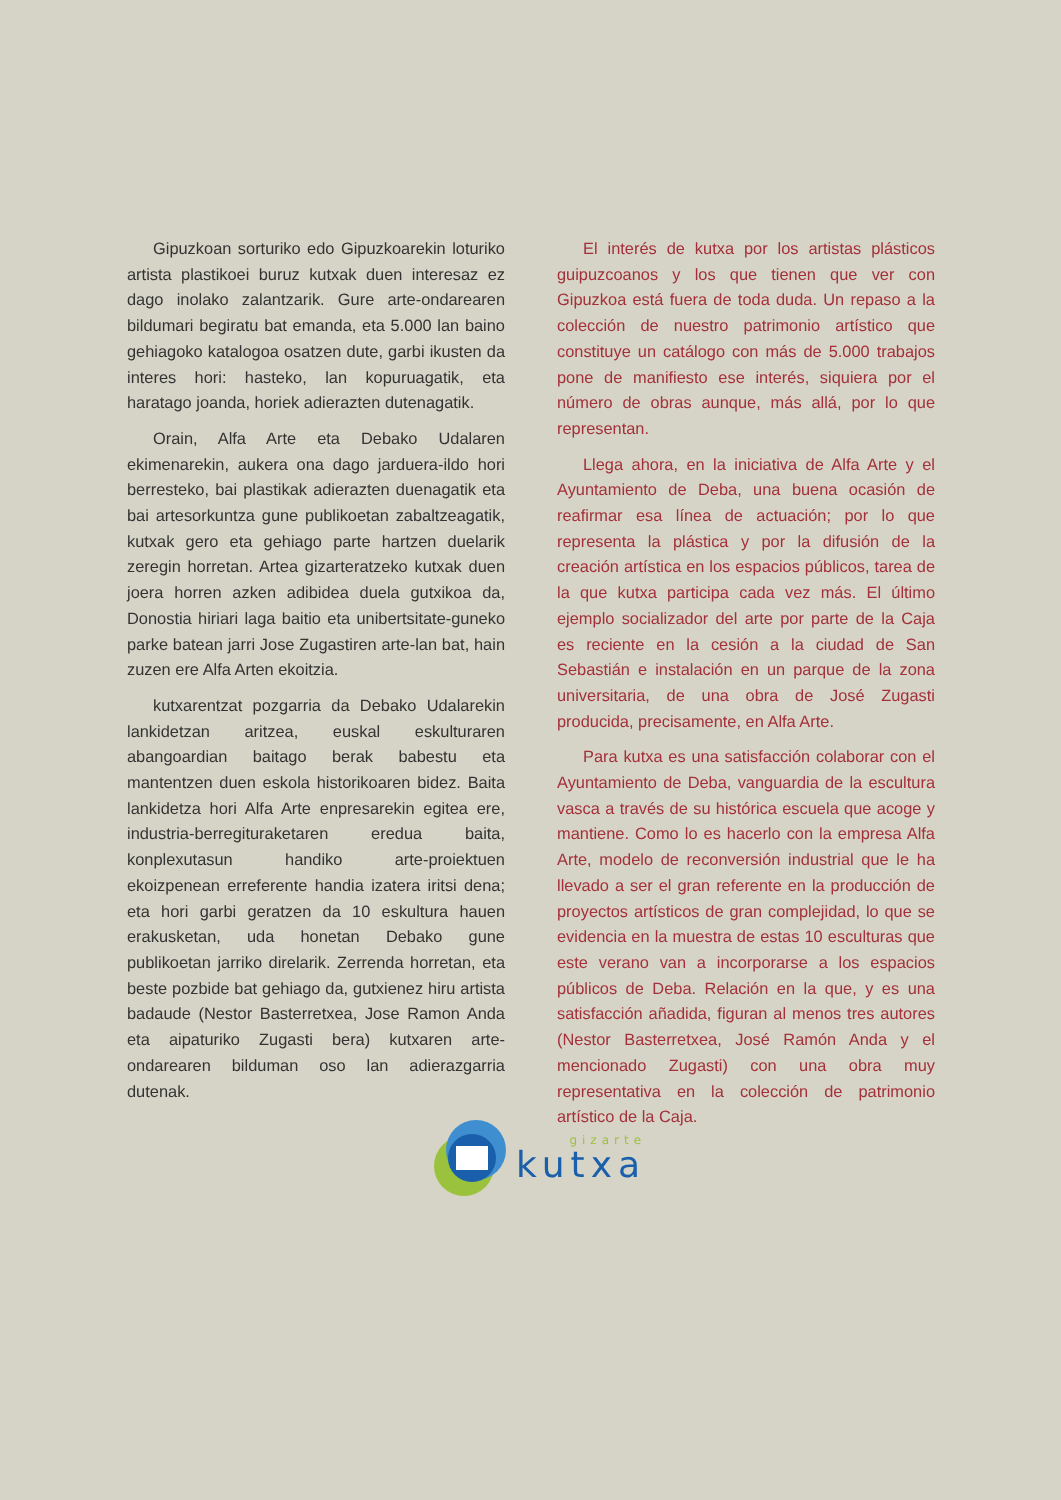Gipuzkoan sorturiko edo Gipuzkoarekin loturiko artista plastikoei buruz kutxak duen interesaz ez dago inolako zalantzarik. Gure arte-ondarearen bildumari begiratu bat emanda, eta 5.000 lan baino gehiagoko katalogoa osatzen dute, garbi ikusten da interes hori: hasteko, lan kopuruagatik, eta haratago joanda, horiek adierazten dutenagatik.
Orain, Alfa Arte eta Debako Udalaren ekimenarekin, aukera ona dago jarduera-ildo hori berresteko, bai plastikak adierazten duenagatik eta bai artesorkuntza gune publikoetan zabaltzeagatik, kutxak gero eta gehiago parte hartzen duelarik zeregin horretan. Artea gizarteratzeko kutxak duen joera horren azken adibidea duela gutxikoa da, Donostia hiriari laga baitio eta unibertsitate-guneko parke batean jarri Jose Zugastiren arte-lan bat, hain zuzen ere Alfa Arten ekoitzia.
kutxarentzat pozgarria da Debako Udalarekin lankidetzan aritzea, euskal eskulturaren abangoardian baitago berak babestu eta mantentzen duen eskola historikoaren bidez. Baita lankidetza hori Alfa Arte enpresarekin egitea ere, industria-berregituraketaren eredua baita, konplexutasun handiko arte-proiektuen ekoizpenean erreferente handia izatera iritsi dena; eta hori garbi geratzen da 10 eskultura hauen erakusketan, uda honetan Debako gune publikoetan jarriko direlarik. Zerrenda horretan, eta beste pozbide bat gehiago da, gutxienez hiru artista badaude (Nestor Basterretxea, Jose Ramon Anda eta aipaturiko Zugasti bera) kutxaren arte-ondarearen bilduman oso lan adierazgarria dutenak.
El interés de kutxa por los artistas plásticos guipuzcoanos y los que tienen que ver con Gipuzkoa está fuera de toda duda. Un repaso a la colección de nuestro patrimonio artístico que constituye un catálogo con más de 5.000 trabajos pone de manifiesto ese interés, siquiera por el número de obras aunque, más allá, por lo que representan.
Llega ahora, en la iniciativa de Alfa Arte y el Ayuntamiento de Deba, una buena ocasión de reafirmar esa línea de actuación; por lo que representa la plástica y por la difusión de la creación artística en los espacios públicos, tarea de la que kutxa participa cada vez más. El último ejemplo socializador del arte por parte de la Caja es reciente en la cesión a la ciudad de San Sebastián e instalación en un parque de la zona universitaria, de una obra de José Zugasti producida, precisamente, en Alfa Arte.
Para kutxa es una satisfacción colaborar con el Ayuntamiento de Deba, vanguardia de la escultura vasca a través de su histórica escuela que acoge y mantiene. Como lo es hacerlo con la empresa Alfa Arte, modelo de reconversión industrial que le ha llevado a ser el gran referente en la producción de proyectos artísticos de gran complejidad, lo que se evidencia en la muestra de estas 10 esculturas que este verano van a incorporarse a los espacios públicos de Deba. Relación en la que, y es una satisfacción añadida, figuran al menos tres autores (Nestor Basterretxea, José Ramón Anda y el mencionado Zugasti) con una obra muy representativa en la colección de patrimonio artístico de la Caja.
gizarte
kutxa